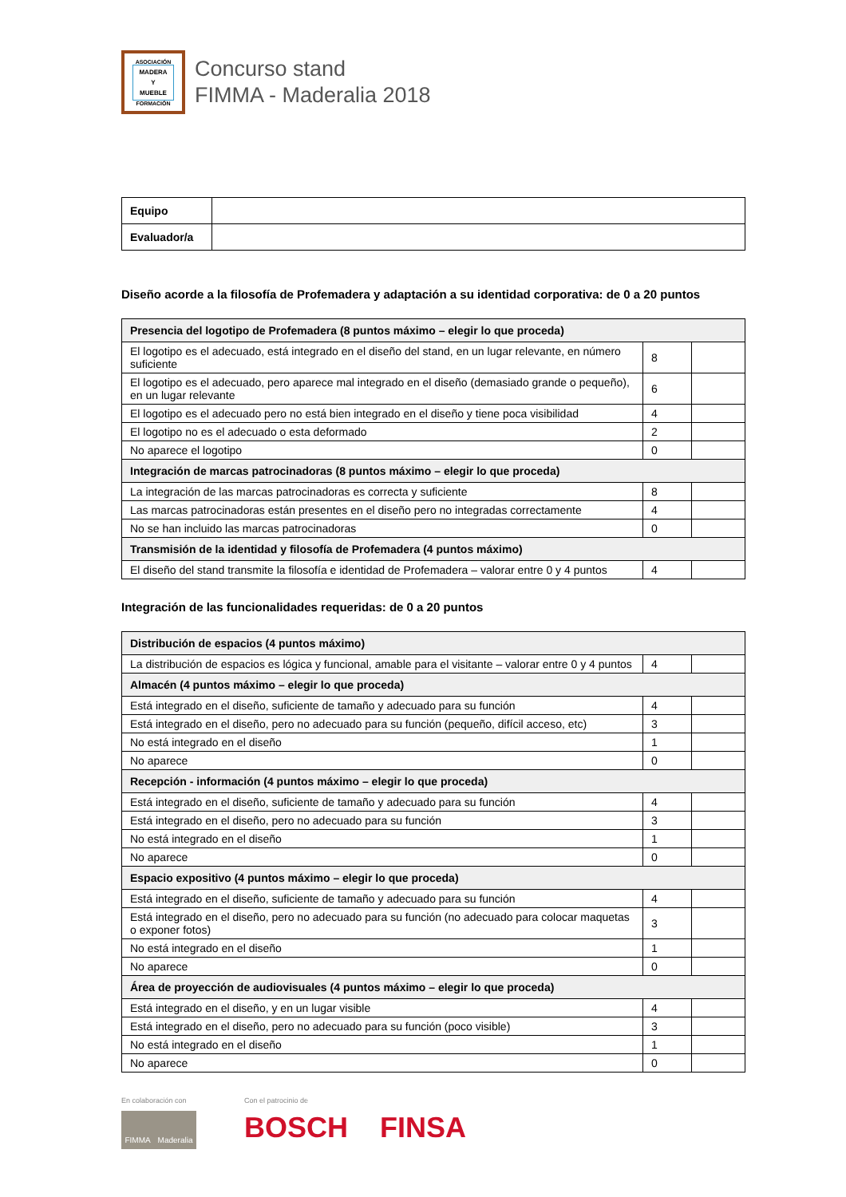ASOCIACIÓN
MADERA
Y
MUEBLE
FORMACIÓN
Concurso stand
FIMMA - Maderalia 2018
| Equipo | |
| Evaluador/a | |
Diseño acorde a la filosofía de Profemadera y adaptación a su identidad corporativa: de 0 a 20 puntos
| Presencia del logotipo de Profemadera (8 puntos máximo – elegir lo que proceda) | | |
| --- | --- | --- |
| El logotipo es el adecuado, está integrado en el diseño del stand, en un lugar relevante, en número suficiente | 8 | |
| El logotipo es el adecuado, pero aparece mal integrado en el diseño (demasiado grande o pequeño), en un lugar relevante | 6 | |
| El logotipo es el adecuado pero no está bien integrado en el diseño y tiene poca visibilidad | 4 | |
| El logotipo no es el adecuado o esta deformado | 2 | |
| No aparece el logotipo | 0 | |
| Integración de marcas patrocinadoras (8 puntos máximo – elegir lo que proceda) | | |
| La integración de las marcas patrocinadoras es correcta y suficiente | 8 | |
| Las marcas patrocinadoras están presentes en el diseño pero no integradas correctamente | 4 | |
| No se han incluido las marcas patrocinadoras | 0 | |
| Transmisión de la identidad y filosofía de Profemadera (4 puntos máximo) | | |
| El diseño del stand transmite la filosofía e identidad de Profemadera – valorar entre 0 y 4 puntos | 4 | |
Integración de las funcionalidades requeridas: de 0 a 20 puntos
| Distribución de espacios (4 puntos máximo) | | |
| --- | --- | --- |
| La distribución de espacios es lógica y funcional, amable para el visitante – valorar entre 0 y 4 puntos | 4 | |
| Almacén (4 puntos máximo – elegir lo que proceda) | | |
| Está integrado en el diseño, suficiente de tamaño y adecuado para su función | 4 | |
| Está integrado en el diseño, pero no adecuado para su función (pequeño, difícil acceso, etc) | 3 | |
| No está integrado en el diseño | 1 | |
| No aparece | 0 | |
| Recepción - información (4 puntos máximo – elegir lo que proceda) | | |
| Está integrado en el diseño, suficiente de tamaño y adecuado para su función | 4 | |
| Está integrado en el diseño, pero no adecuado para su función | 3 | |
| No está integrado en el diseño | 1 | |
| No aparece | 0 | |
| Espacio expositivo (4 puntos máximo – elegir lo que proceda) | | |
| Está integrado en el diseño, suficiente de tamaño y adecuado para su función | 4 | |
| Está integrado en el diseño, pero no adecuado para su función (no adecuado para colocar maquetas o exponer fotos) | 3 | |
| No está integrado en el diseño | 1 | |
| No aparece | 0 | |
| Área de proyección de audiovisuales (4 puntos máximo – elegir lo que proceda) | | |
| Está integrado en el diseño, y en un lugar visible | 4 | |
| Está integrado en el diseño, pero no adecuado para su función (poco visible) | 3 | |
| No está integrado en el diseño | 1 | |
| No aparece | 0 | |
En colaboración con
FIMMA Maderalia
Con el patrocinio de
BOSCH FINSA